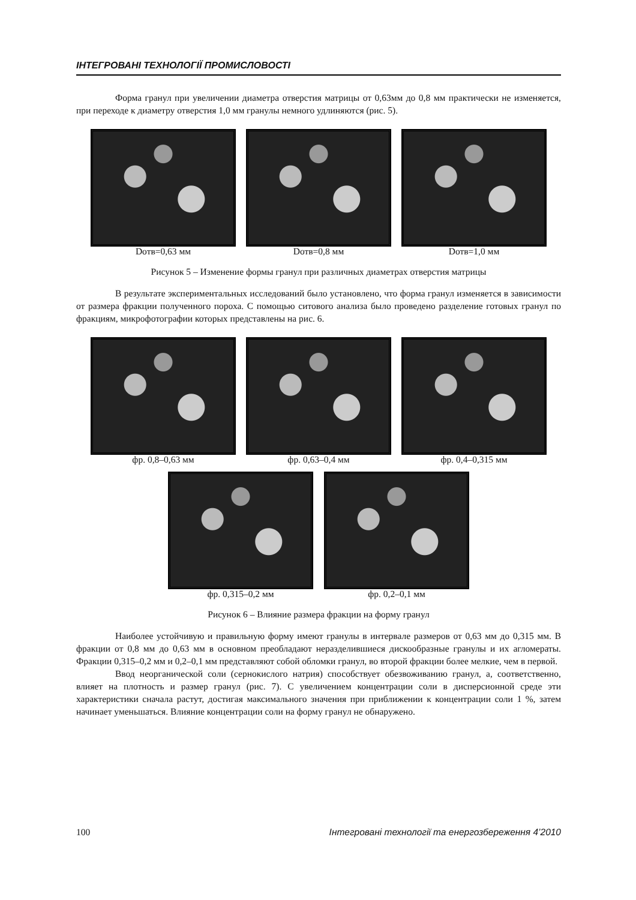ІНТЕГРОВАНІ ТЕХНОЛОГІЇ ПРОМИСЛОВОСТІ
Форма гранул при увеличении диаметра отверстия матрицы от 0,63мм до 0,8 мм практически не изменяется, при переходе к диаметру отверстия 1,0 мм гранулы немного удлиняются (рис. 5).
Dотв=0,63 мм Dотв=0,8 мм Dотв=1,0 мм
Рисунок 5 – Изменение формы гранул при различных диаметрах отверстия матрицы
В результате экспериментальных исследований было установлено, что форма гранул изменяется в зависимости от размера фракции полученного пороха. С помощью ситового анализа было проведено разделение готовых гранул по фракциям, микрофотографии которых представлены на рис. 6.
фр. 0,8–0,63 мм фр. 0,63–0,4 мм фр. 0,4–0,315 мм
фр. 0,315–0,2 мм фр. 0,2–0,1 мм
Рисунок 6 – Влияние размера фракции на форму гранул
Наиболее устойчивую и правильную форму имеют гранулы в интервале размеров от 0,63 мм до 0,315 мм. В фракции от 0,8 мм до 0,63 мм в основном преобладают неразделившиеся дискообразные гранулы и их агломераты. Фракции 0,315–0,2 мм и 0,2–0,1 мм представляют собой обломки гранул, во второй фракции более мелкие, чем в первой.
Ввод неорганической соли (сернокислого натрия) способствует обезвоживанию гранул, а, соответственно, влияет на плотность и размер гранул (рис. 7). С увеличением концентрации соли в дисперсионной среде эти характеристики сначала растут, достигая максимального значения при приближении к концентрации соли 1 %, затем начинает уменьшаться. Влияние концентрации соли на форму гранул не обнаружено.
100 Інтегровані технології та енергозбереження 4’2010